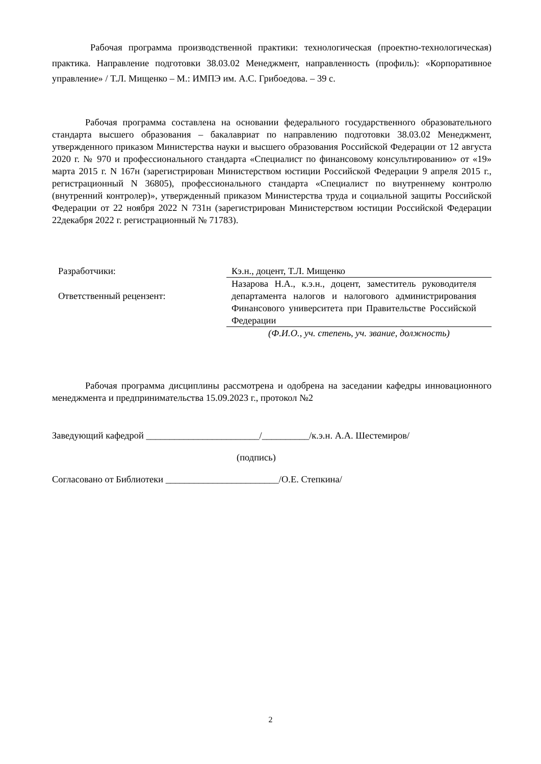Рабочая программа производственной практики: технологическая (проектно-технологическая) практика. Направление подготовки 38.03.02 Менеджмент, направленность (профиль): «Корпоративное управление» / Т.Л. Мищенко – М.: ИМПЭ им. А.С. Грибоедова. – 39 с.
Рабочая программа составлена на основании федерального государственного образовательного стандарта высшего образования – бакалавриат по направлению подготовки 38.03.02 Менеджмент, утвержденного приказом Министерства науки и высшего образования Российской Федерации от 12 августа 2020 г. № 970 и профессионального стандарта «Специалист по финансовому консультированию» от «19» марта 2015 г. N 167н (зарегистрирован Министерством юстиции Российской Федерации 9 апреля 2015 г., регистрационный N 36805), профессионального стандарта «Специалист по внутреннему контролю (внутренний контролер)», утвержденный приказом Министерства труда и социальной защиты Российской Федерации от 22 ноября 2022 N 731н (зарегистрирован Министерством юстиции Российской Федерации 22декабря 2022 г. регистрационный № 71783).
Разработчики: Кэ.н., доцент, Т.Л. Мищенко
Ответственный рецензент:
Назарова Н.А., к.э.н., доцент, заместитель руководителя департамента налогов и налогового администрирования Финансового университета при Правительстве Российской Федерации
(Ф.И.О., уч. степень, уч. звание, должность)
Рабочая программа дисциплины рассмотрена и одобрена на заседании кафедры инновационного менеджмента и предпринимательства 15.09.2023 г., протокол №2
Заведующий кафедрой ________________________/__________/к.э.н. А.А. Шестемиров/
(подпись)
Согласовано от Библиотеки ________________________/О.Е. Степкина/
2